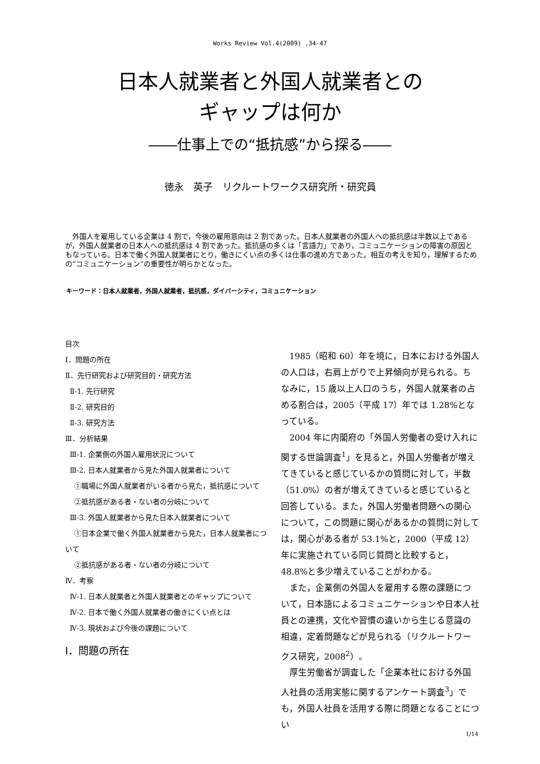Works Review Vol.4(2009) ,34-47
日本人就業者と外国人就業者との
ギャップは何か
――仕事上での“抵抗感”から探る――
徳永　英子　リクルートワークス研究所・研究員
外国人を雇用している企業は 4 割で，今後の雇用意向は 2 割であった。日本人就業者の外国人への抵抗感は半数以上であるが，外国人就業者の日本人への抵抗感は 4 割であった。抵抗感の多くは「言語力」であり，コミュニケーションの障害の原因ともなっている。日本で働く外国人就業者にとり，働きにくい点の多くは仕事の進め方であった。相互の考えを知り，理解するための“コミュニケーション”の重要性が明らかとなった。
キーワード：日本人就業者，外国人就業者，抵抗感，ダイバーシティ，コミュニケーション
目次
Ⅰ．問題の所在
Ⅱ．先行研究および研究目的・研究方法
Ⅱ-1. 先行研究
Ⅱ-2. 研究目的
Ⅱ-3. 研究方法
Ⅲ．分析結果
Ⅲ-1. 企業側の外国人雇用状況について
Ⅲ-2. 日本人就業者から見た外国人就業者について
①職場に外国人就業者がいる者から見た，抵抗感について
②抵抗感がある者・ない者の分岐について
Ⅲ-3. 外国人就業者から見た日本人就業者について
①日本企業で働く外国人就業者から見た，日本人就業者について
②抵抗感がある者・ない者の分岐について
Ⅳ．考察
Ⅳ-1. 日本人就業者と外国人就業者とのギャップについて
Ⅳ-2. 日本で働く外国人就業者の働きにくい点とは
Ⅳ-3. 現状および今後の課題について
Ⅰ．問題の所在
1985（昭和 60）年を境に，日本における外国人の人口は，右肩上がりで上昇傾向が見られる。ちなみに，15 歳以上人口のうち，外国人就業者の占める割合は，2005（平成 17）年では 1.28%となっている。
2004 年に内閣府の「外国人労働者の受け入れに関する世論調査<sup>1</sup>」を見ると，外国人労働者が増えてきていると感じているかの質問に対して，半数（51.0%）の者が増えてきていると感じていると回答している。また，外国人労働者問題への関心について，この問題に関心があるかの質問に対しては，関心がある者が 53.1%と，2000（平成 12）年に実施されている同じ質問と比較すると，48.8%と多少増えていることがわかる。
また，企業側の外国人を雇用する際の課題について，日本語によるコミュニケーションや日本人社員との連携，文化や習慣の違いから生じる意識の相違，定着問題などが見られる（リクルートワークス研究，2008<sup>2</sup>）。
厚生労働省が調査した「企業本社における外国人社員の活用実態に関するアンケート調査<sup>3</sup>」でも，外国人社員を活用する際に問題となることについ
1/14